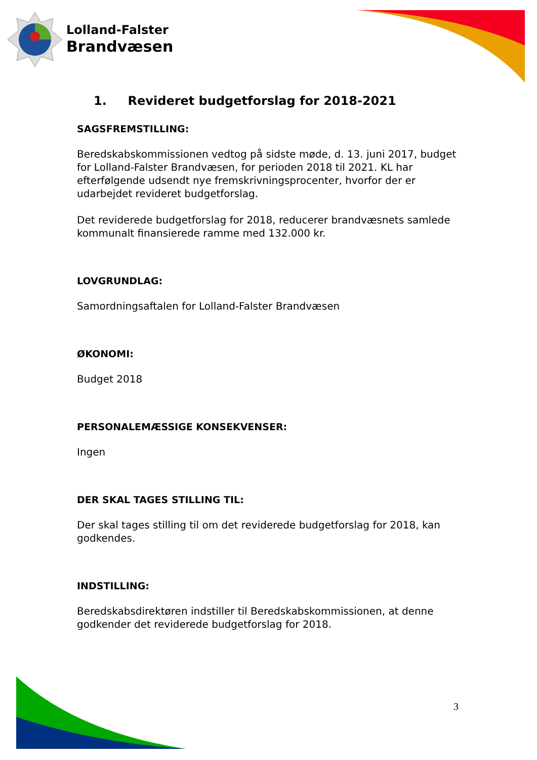Lolland-Falster
Brandvæsen
1. Revideret budgetforslag for 2018-2021
SAGSFREMSTILLING:
Beredskabskommissionen vedtog på sidste møde, d. 13. juni 2017, budget for Lolland-Falster Brandvæsen, for perioden 2018 til 2021. KL har efterfølgende udsendt nye fremskrivningsprocenter, hvorfor der er udarbejdet revideret budgetforslag.
Det reviderede budgetforslag for 2018, reducerer brandvæsnets samlede kommunalt finansierede ramme med 132.000 kr.
LOVGRUNDLAG:
Samordningsaftalen for Lolland-Falster Brandvæsen
ØKONOMI:
Budget 2018
PERSONALEMÆSSIGE KONSEKVENSER:
Ingen
DER SKAL TAGES STILLING TIL:
Der skal tages stilling til om det reviderede budgetforslag for 2018, kan godkendes.
INDSTILLING:
Beredskabsdirektøren indstiller til Beredskabskommissionen, at denne godkender det reviderede budgetforslag for 2018.
3